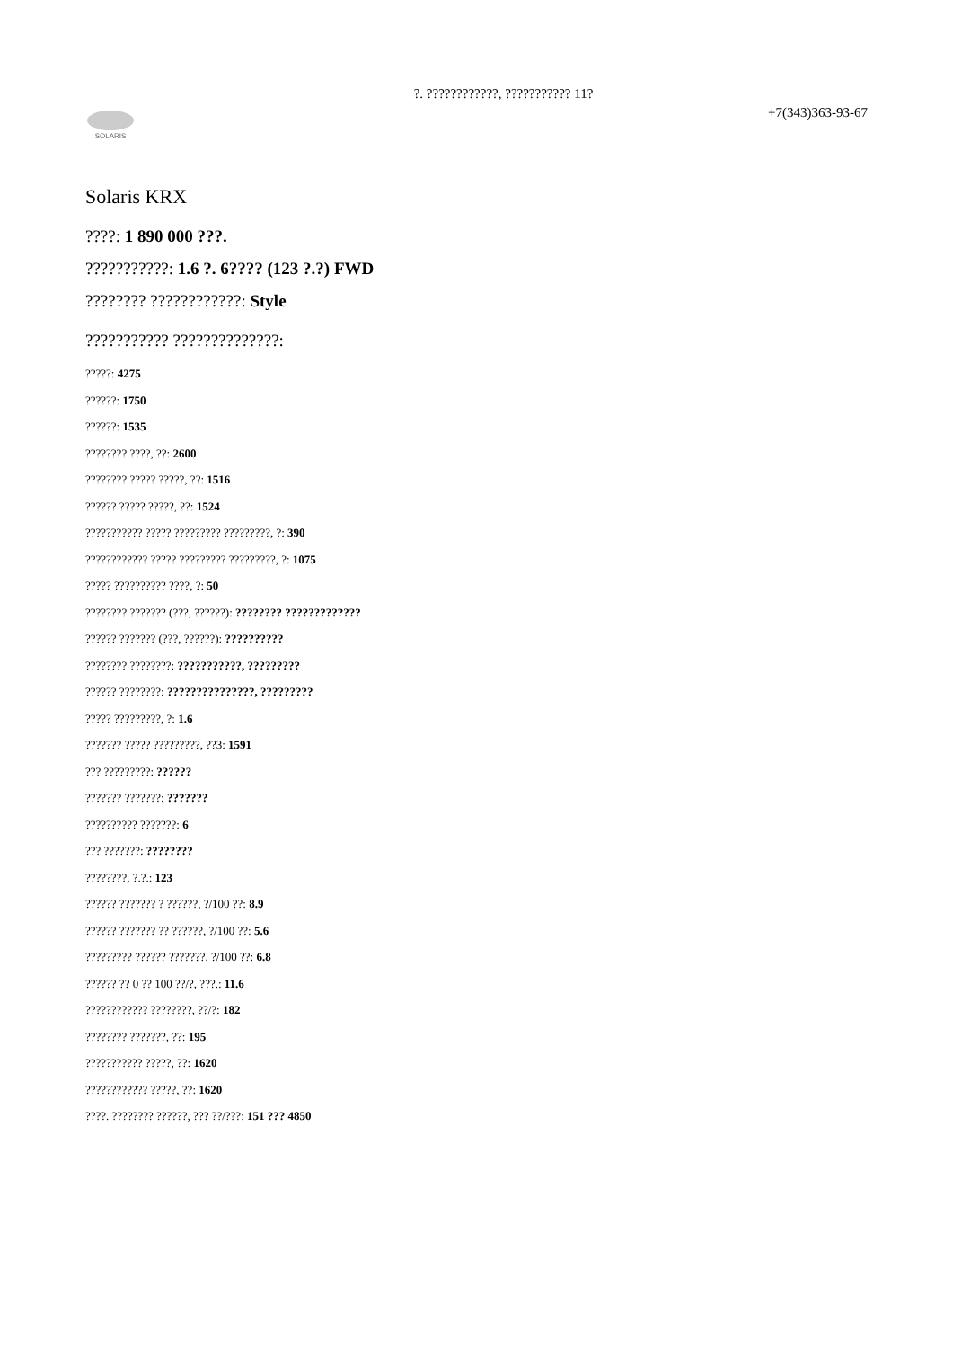?. ????????????, ??????????? 11?
SOLARIS
+7(343)363-93-67
Solaris KRX
????: 1 890 000 ???.
???????????: 1.6 ?. 6???? (123 ?.?) FWD
???????? ????????????: Style
??????????? ??????????????:
?????: 4275
??????: 1750
??????: 1535
???????? ????, ??: 2600
???????? ????? ?????, ??: 1516
?????? ????? ?????, ??: 1524
??????????? ????? ????????? ?????????, ?: 390
???????????? ????? ????????? ?????????, ?: 1075
????? ?????????? ????, ?: 50
???????? ??????? (???, ??????): ???????? ?????????????
?????? ??????? (???, ??????): ??????????
???????? ????????: ???????????, ?????????
?????? ????????: ???????????????, ?????????
????? ?????????, ?: 1.6
??????? ????? ?????????, ??3: 1591
??? ?????????: ??????
??????? ???????: ???????
?????????? ???????: 6
??? ???????: ????????
????????, ?.?.: 123
?????? ??????? ? ??????, ?/100 ??: 8.9
?????? ??????? ?? ??????, ?/100 ??: 5.6
????????? ?????? ???????, ?/100 ??: 6.8
?????? ?? 0 ?? 100 ??/?, ???.: 11.6
???????????? ????????, ??/?: 182
???????? ???????, ??: 195
??????????? ?????, ??: 1620
???????????? ?????, ??: 1620
????. ???????? ??????, ??? ??/???: 151 ??? 4850